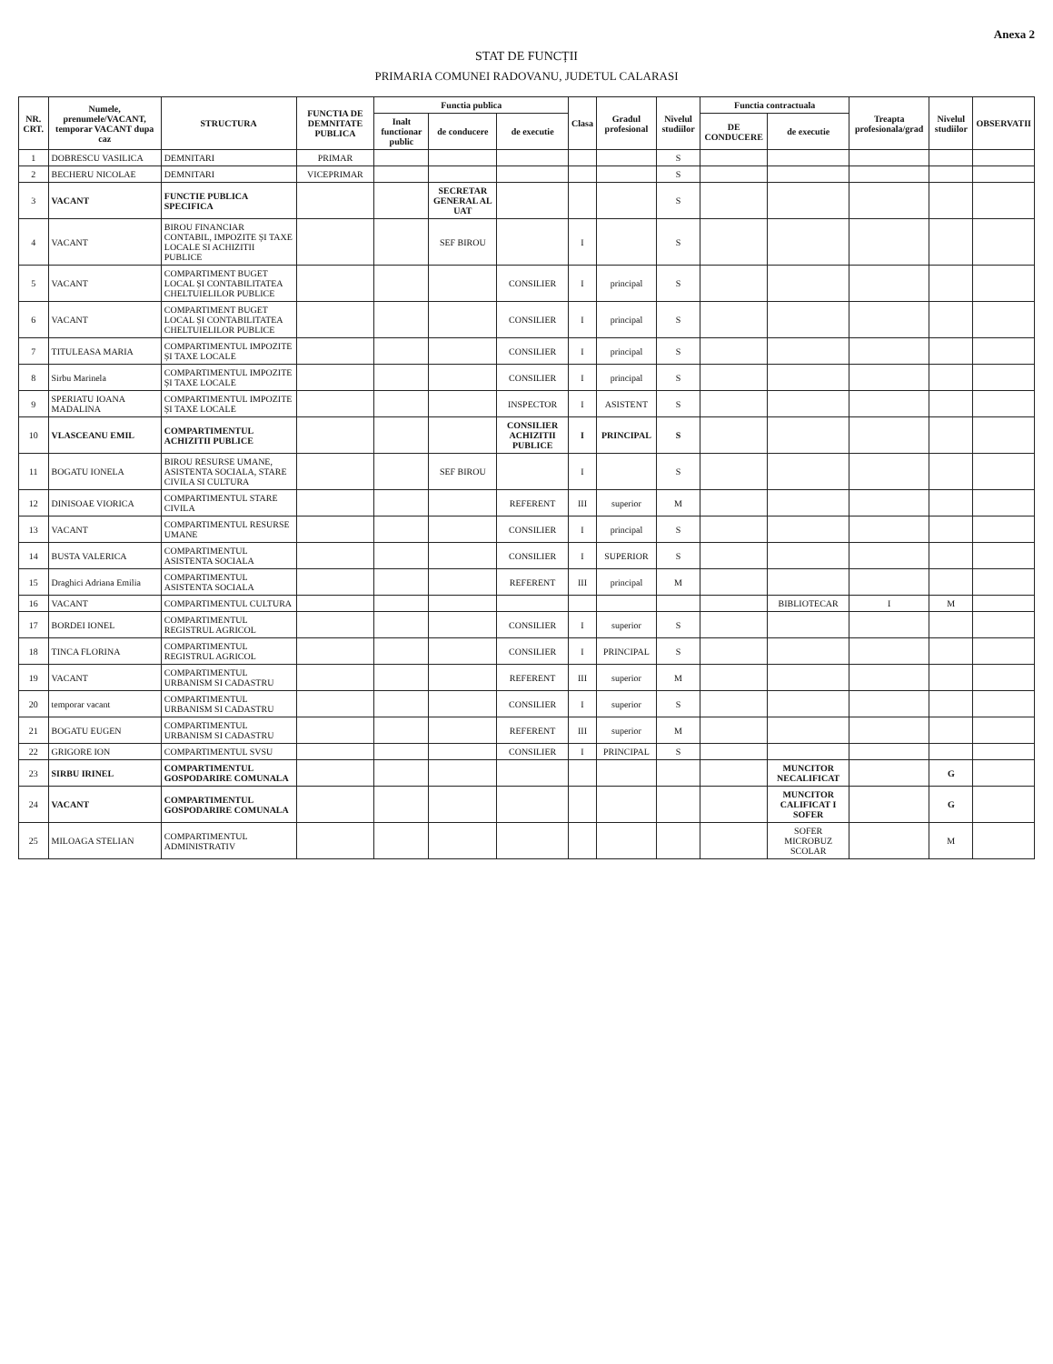Anexa 2
STAT DE FUNCȚII
PRIMARIA COMUNEI RADOVANU, JUDETUL CALARASI
| NR. CRT. | Numele, prenumele/VACANT, temporar VACANT dupa caz | STRUCTURA | FUNCTIA DE DEMNITATE PUBLICA | Functia publica | | | Clasa | Gradul profesional | Nivelul studiilor | Functia contractuala | | Treapta profesionala/grad | Nivelul studiilor | OBSERVATII |
| --- | --- | --- | --- | --- | --- | --- | --- | --- | --- | --- | --- | --- | --- | --- |
| | | | | Inalt functionar public | de conducere | de executie | | | | DE CONDUCERE | de executie | | | |
| 1 | DOBRESCU VASILICA | DEMNITARI | PRIMAR | | | | | | S | | | | | |
| 2 | BECHERU NICOLAE | DEMNITARI | VICEPRIMAR | | | | | | S | | | | | |
| 3 | VACANT | FUNCTIE PUBLICA SPECIFICA | | | SECRETAR GENERAL AL UAT | | | | S | | | | | |
| 4 | VACANT | BIROU FINANCIAR CONTABIL, IMPOZITE ȘI TAXE LOCALE SI ACHIZITII PUBLICE | | | SEF BIROU | | I | | S | | | | | |
| 5 | VACANT | COMPARTIMENT BUGET LOCAL ȘI CONTABILITATEA CHELTUIELILOR PUBLICE | | | | CONSILIER | I | principal | S | | | | | |
| 6 | VACANT | COMPARTIMENT BUGET LOCAL ȘI CONTABILITATEA CHELTUIELILOR PUBLICE | | | | CONSILIER | I | principal | S | | | | | |
| 7 | TITULEASA MARIA | COMPARTIMENTUL IMPOZITE ȘI TAXE LOCALE | | | | CONSILIER | I | principal | S | | | | | |
| 8 | Sirbu Marinela | COMPARTIMENTUL IMPOZITE ȘI TAXE LOCALE | | | | CONSILIER | I | principal | S | | | | | |
| 9 | SPERIATU IOANA MADALINA | COMPARTIMENTUL IMPOZITE ȘI TAXE LOCALE | | | | INSPECTOR | I | ASISTENT | S | | | | | |
| 10 | VLASCEANU EMIL | COMPARTIMENTUL ACHIZITII PUBLICE | | | | CONSILIER ACHIZITII PUBLICE | I | PRINCIPAL | S | | | | | |
| 11 | BOGATU IONELA | BIROU RESURSE UMANE, ASISTENTA SOCIALA, STARE CIVILA SI CULTURA | | | SEF BIROU | | I | | S | | | | | |
| 12 | DINISOAE VIORICA | COMPARTIMENTUL STARE CIVILA | | | | REFERENT | III | superior | M | | | | | |
| 13 | VACANT | COMPARTIMENTUL RESURSE UMANE | | | | CONSILIER | I | principal | S | | | | | |
| 14 | BUSTA VALERICA | COMPARTIMENTUL ASISTENTA SOCIALA | | | | CONSILIER | I | SUPERIOR | S | | | | | |
| 15 | Draghici Adriana Emilia | COMPARTIMENTUL ASISTENTA SOCIALA | | | | REFERENT | III | principal | M | | | | | |
| 16 | VACANT | COMPARTIMENTUL CULTURA | | | | | | | | | BIBLIOTECAR | I | M | |
| 17 | BORDEI IONEL | COMPARTIMENTUL REGISTRUL AGRICOL | | | | CONSILIER | I | superior | S | | | | | |
| 18 | TINCA FLORINA | COMPARTIMENTUL REGISTRUL AGRICOL | | | | CONSILIER | I | PRINCIPAL | S | | | | | |
| 19 | VACANT | COMPARTIMENTUL URBANISM SI CADASTRU | | | | REFERENT | III | superior | M | | | | | |
| 20 | temporar vacant | COMPARTIMENTUL URBANISM SI CADASTRU | | | | CONSILIER | I | superior | S | | | | | |
| 21 | BOGATU EUGEN | COMPARTIMENTUL URBANISM SI CADASTRU | | | | REFERENT | III | superior | M | | | | | |
| 22 | GRIGORE ION | COMPARTIMENTUL SVSU | | | | CONSILIER | I | PRINCIPAL | S | | | | | |
| 23 | SIRBU IRINEL | COMPARTIMENTUL GOSPODARIRE COMUNALA | | | | | | | | | MUNCITOR NECALIFICAT | | G | |
| 24 | VACANT | COMPARTIMENTUL GOSPODARIRE COMUNALA | | | | | | | | | MUNCITOR CALIFICAT I SOFER | | G | |
| 25 | MILOAGA STELIAN | COMPARTIMENTUL ADMINISTRATIV | | | | | | | | | SOFER MICROBUZ SCOLAR | | M | |